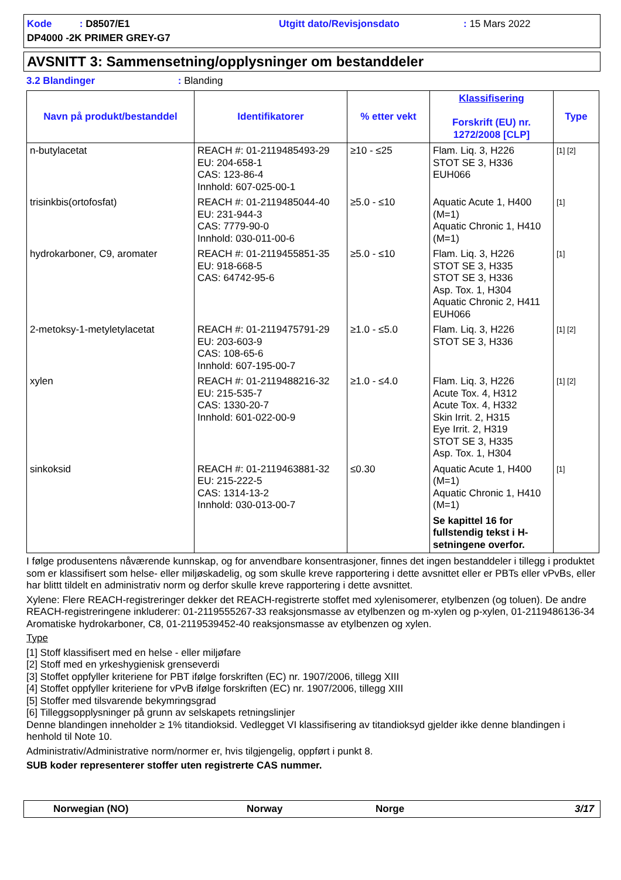Kode : D8507/E1
Utgitt dato/Revisjonsdato
: 15 Mars 2022
DP4000 -2K PRIMER GREY-G7
AVSNITT 3: Sammensetning/opplysninger om bestanddeler
3.2 Blandinger : Blanding
| Navn på produkt/bestanddel | Identifikatorer | % etter vekt | Klassifisering Forskrift (EU) nr. 1272/2008 [CLP] | Type |
| --- | --- | --- | --- | --- |
| n-butylacetat | REACH #: 01-2119485493-29 EU: 204-658-1 CAS: 123-86-4 Innhold: 607-025-00-1 | ≥10 - ≤25 | Flam. Liq. 3, H226 STOT SE 3, H336 EUH066 | [1] [2] |
| trisinkbis(ortofosfat) | REACH #: 01-2119485044-40 EU: 231-944-3 CAS: 7779-90-0 Innhold: 030-011-00-6 | ≥5.0 - ≤10 | Aquatic Acute 1, H400 (M=1) Aquatic Chronic 1, H410 (M=1) | [1] |
| hydrokarboner, C9, aromater | REACH #: 01-2119455851-35 EU: 918-668-5 CAS: 64742-95-6 | ≥5.0 - ≤10 | Flam. Liq. 3, H226 STOT SE 3, H335 STOT SE 3, H336 Asp. Tox. 1, H304 Aquatic Chronic 2, H411 EUH066 | [1] |
| 2-metoksy-1-metyletylacetat | REACH #: 01-2119475791-29 EU: 203-603-9 CAS: 108-65-6 Innhold: 607-195-00-7 | ≥1.0 - ≤5.0 | Flam. Liq. 3, H226 STOT SE 3, H336 | [1] [2] |
| xylen | REACH #: 01-2119488216-32 EU: 215-535-7 CAS: 1330-20-7 Innhold: 601-022-00-9 | ≥1.0 - ≤4.0 | Flam. Liq. 3, H226 Acute Tox. 4, H312 Acute Tox. 4, H332 Skin Irrit. 2, H315 Eye Irrit. 2, H319 STOT SE 3, H335 Asp. Tox. 1, H304 | [1] [2] |
| sinkoksid | REACH #: 01-2119463881-32 EU: 215-222-5 CAS: 1314-13-2 Innhold: 030-013-00-7 | ≤0.30 | Aquatic Acute 1, H400 (M=1) Aquatic Chronic 1, H410 (M=1) Se kapittel 16 for fullstendig tekst i H-setningene overfor. | [1] |
I følge produsentens nåværende kunnskap, og for anvendbare konsentrasjoner, finnes det ingen bestanddeler i tillegg i produktet som er klassifisert som helse- eller miljøskadelig, og som skulle kreve rapportering i dette avsnittet eller er PBTs eller vPvBs, eller har blittt tildelt en administrativ norm og derfor skulle kreve rapportering i dette avsnittet.
Xylene: Flere REACH-registreringer dekker det REACH-registrerte stoffet med xylenisomerer, etylbenzen (og toluen). De andre REACH-registreringene inkluderer: 01-2119555267-33 reaksjonsmasse av etylbenzen og m-xylen og p-xylen, 01-2119486136-34 Aromatiske hydrokarboner, C8, 01-2119539452-40 reaksjonsmasse av etylbenzen og xylen.
Type
[1] Stoff klassifisert med en helse - eller miljøfare
[2] Stoff med en yrkeshygienisk grenseverdi
[3] Stoffet oppfyller kriteriene for PBT ifølge forskriften (EC) nr. 1907/2006, tillegg XIII
[4] Stoffet oppfyller kriteriene for vPvB ifølge forskriften (EC) nr. 1907/2006, tillegg XIII
[5] Stoffer med tilsvarende bekymringsgrad
[6] Tilleggsopplysninger på grunn av selskapets retningslinjer
Denne blandingen inneholder ≥ 1% titandioksid. Vedlegget VI klassifisering av titandioksyd gjelder ikke denne blandingen i henhold til Note 10.
Administrativ/Administrative norm/normer er, hvis tilgjengelig, oppført i punkt 8.
SUB koder representerer stoffer uten registrerte CAS nummer.
Norwegian (NO)
Norway
Norge
3/17